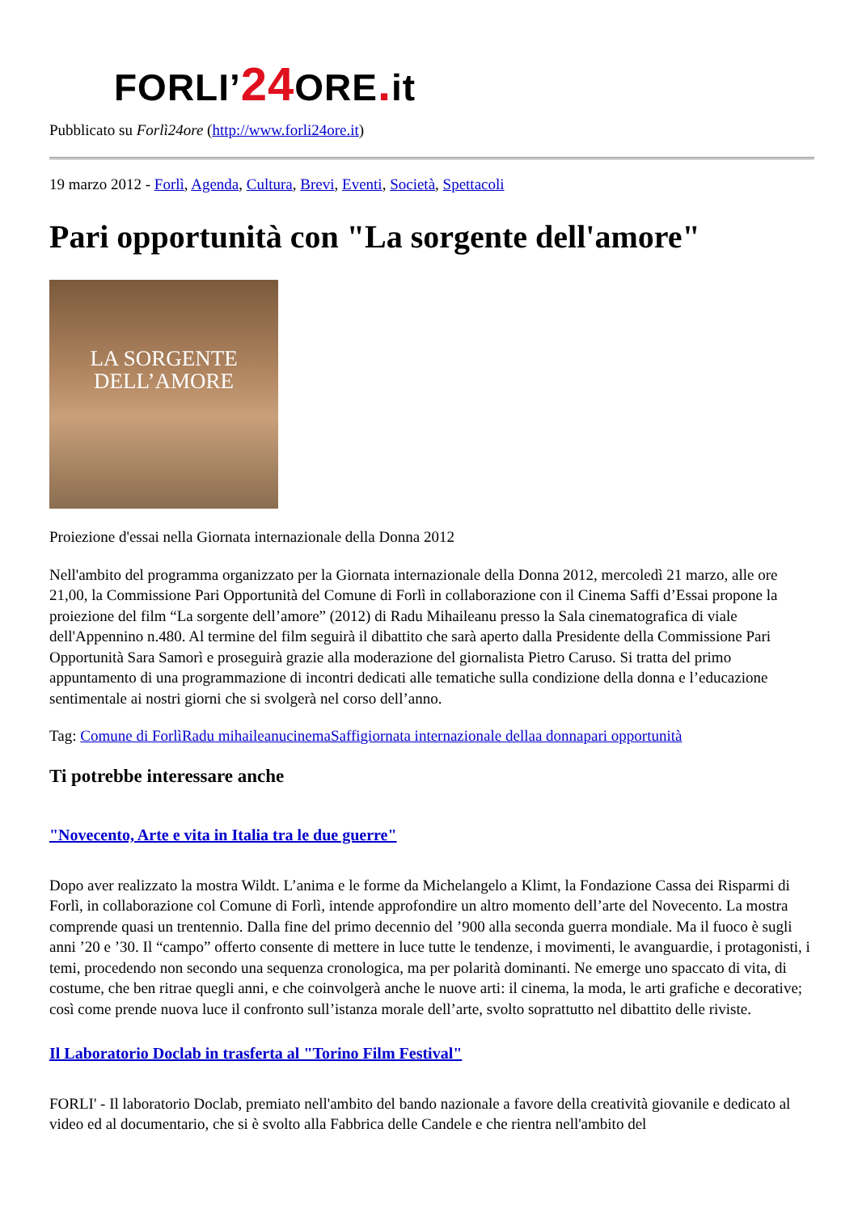FORLI’24 ORE. it
Pubblicato su Forlì24ore (http://www.forli24ore.it)
19 marzo 2012 - Forlì, Agenda, Cultura, Brevi, Eventi, Società, Spettacoli
Pari opportunità con "La sorgente dell'amore"
LA SORGENTE
DELL’AMORE
Proiezione d'essai nella Giornata internazionale della Donna 2012
Nell'ambito del programma organizzato per la Giornata internazionale della Donna 2012, mercoledì 21 marzo, alle ore 21,00, la Commissione Pari Opportunità del Comune di Forlì in collaborazione con il Cinema Saffi d’Essai propone la proiezione del film “La sorgente dell’amore” (2012) di Radu Mihaileanu presso la Sala cinematografica di viale dell'Appennino n.480. Al termine del film seguirà il dibattito che sarà aperto dalla Presidente della Commissione Pari Opportunità Sara Samorì e proseguirà grazie alla moderazione del giornalista Pietro Caruso. Si tratta del primo appuntamento di una programmazione di incontri dedicati alle tematiche sulla condizione della donna e l’educazione sentimentale ai nostri giorni che si svolgerà nel corso dell’anno.
Tag: Comune di Forlì Radu mihaileanu cinemaSaffi giornata internazionale dellaa donna pari opportunità
Ti potrebbe interessare anche
"Novecento, Arte e vita in Italia tra le due guerre"
Dopo aver realizzato la mostra Wildt. L’anima e le forme da Michelangelo a Klimt, la Fondazione Cassa dei Risparmi di Forlì, in collaborazione col Comune di Forlì, intende approfondire un altro momento dell’arte del Novecento. La mostra comprende quasi un trentennio. Dalla fine del primo decennio del ’900 alla seconda guerra mondiale. Ma il fuoco è sugli anni ’20 e ’30. Il “campo” offerto consente di mettere in luce tutte le tendenze, i movimenti, le avanguardie, i protagonisti, i temi, procedendo non secondo una sequenza cronologica, ma per polarità dominanti. Ne emerge uno spaccato di vita, di costume, che ben ritrae quegli anni, e che coinvolgerà anche le nuove arti: il cinema, la moda, le arti grafiche e decorative; così come prende nuova luce il confronto sull’istanza morale dell’arte, svolto soprattutto nel dibattito delle riviste.
Il Laboratorio Doclab in trasferta al "Torino Film Festival"
FORLI' - Il laboratorio Doclab, premiato nell'ambito del bando nazionale a favore della creatività giovanile e dedicato al video ed al documentario, che si è svolto alla Fabbrica delle Candele e che rientra nell'ambito del